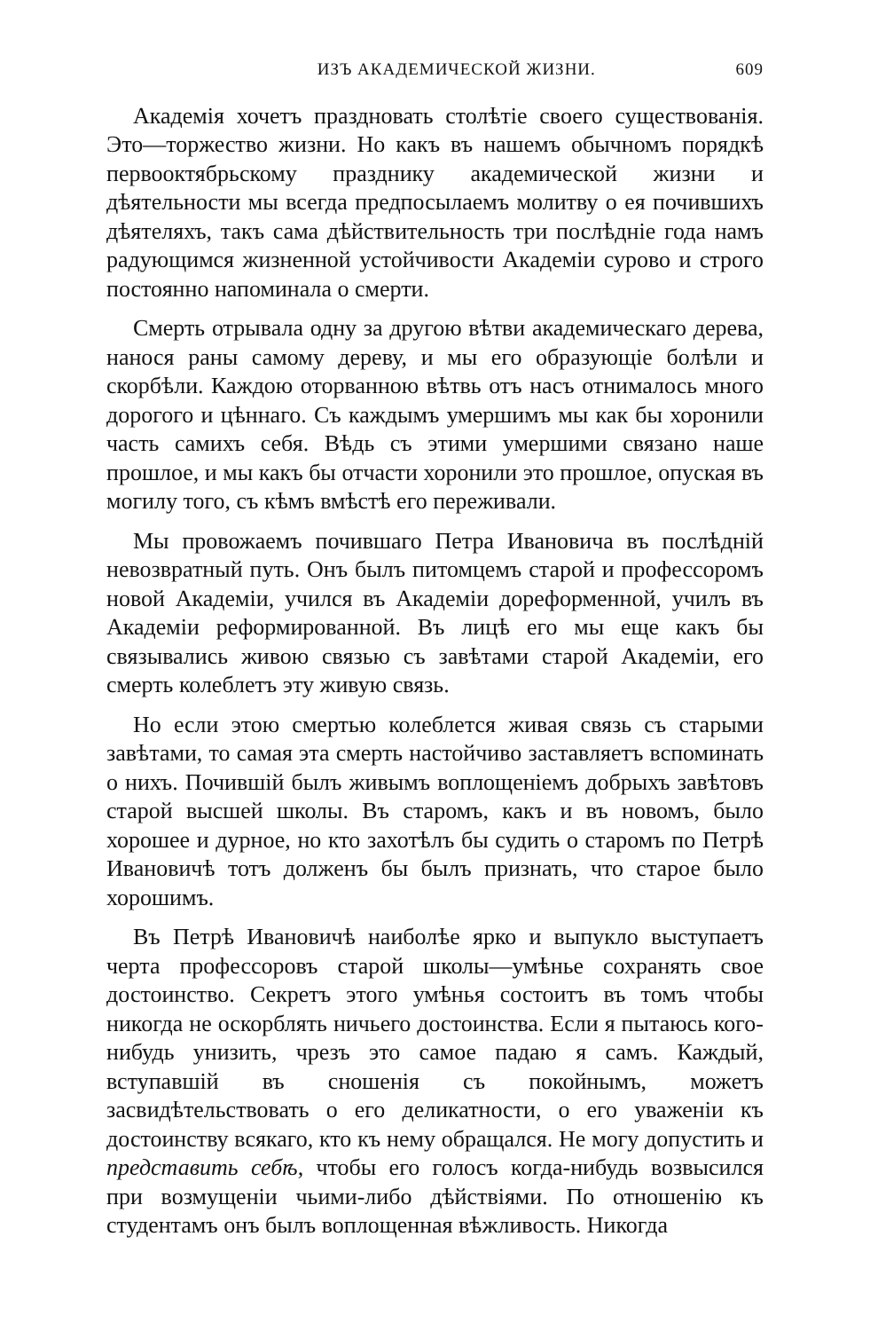ИЗЪ АКАДЕМИЧЕСКОЙ ЖИЗНИ. 609
Академія хочетъ праздновать столѣтіе своего существованія. Это—торжество жизни. Но какъ въ нашемъ обычномъ порядкѣ первооктябрьскому празднику академической жизни и дѣятельности мы всегда предпосылаемъ молитву о ея почившихъ дѣятеляхъ, такъ сама дѣйствительность три послѣдніе года намъ радующимся жизненной устойчивости Академіи сурово и строго постоянно напоминала о смерти.
Смерть отрывала одну за другою вѣтви академическаго дерева, нанося раны самому дереву, и мы его образующіе болѣли и скорбѣли. Каждою оторванною вѣтвь отъ насъ отнималось много дорогого и цѣннаго. Съ каждымъ умершимъ мы как бы хоронили часть самихъ себя. Вѣдь съ этими умершими связано наше прошлое, и мы какъ бы отчасти хоронили это прошлое, опуская въ могилу того, съ кѣмъ вмѣстѣ его переживали.
Мы провожаемъ почившаго Петра Ивановича въ послѣдній невозвратный путь. Онъ былъ питомцемъ старой и профессоромъ новой Академіи, учился въ Академіи дореформенной, училъ въ Академіи реформированной. Въ лицѣ его мы еще какъ бы связывались живою связью съ завѣтами старой Академіи, его смерть колеблетъ эту живую связь.
Но если этою смертью колеблется живая связь съ старыми завѣтами, то самая эта смерть настойчиво заставляетъ вспоминать о нихъ. Почившій былъ живымъ воплощеніемъ добрыхъ завѣтовъ старой высшей школы. Въ старомъ, какъ и въ новомъ, было хорошее и дурное, но кто захотѣлъ бы судить о старомъ по Петрѣ Ивановичѣ тотъ долженъ бы былъ признать, что старое было хорошимъ.
Въ Петрѣ Ивановичѣ наиболѣе ярко и выпукло выступаетъ черта профессоровъ старой школы—умѣнье сохранять свое достоинство. Секретъ этого умѣнья состоитъ въ томъ чтобы никогда не оскорблять ничьего достоинства. Если я пытаюсь кого-нибудь унизить, чрезъ это самое падаю я самъ. Каждый, вступавшій въ сношенія съ покойнымъ, можетъ засвидѣтельствовать о его деликатности, о его уваженіи къ достоинству всякаго, кто къ нему обращался. Не могу допустить и представить себѣ, чтобы его голосъ когда-нибудь возвысился при возмущеніи чьими-либо дѣйствіями. По отношенію къ студентамъ онъ былъ воплощенная вѣжливость. Никогда